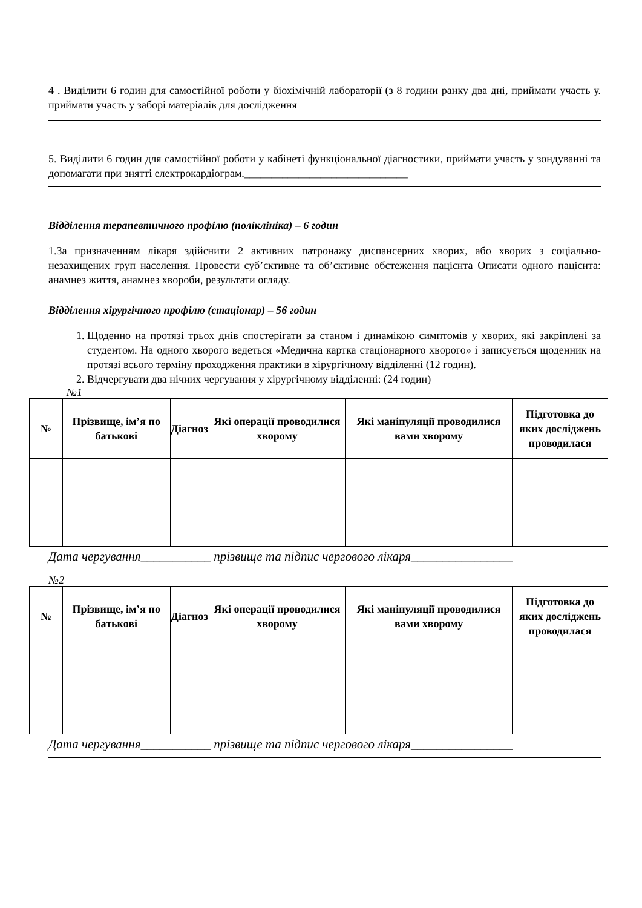4 . Виділити 6 годин для самостійної роботи у біохімічній лабораторії (з 8 години ранку два дні, приймати участь у. приймати участь у заборі матеріалів для дослідження
5. Виділити 6 годин для самостійної роботи у кабінеті функціональної діагностики, приймати участь у зондуванні та допомагати при знятті електрокардіограм.______________________________
Відділення терапевтичного профілю (поліклініка) – 6 годин
1.За призначенням лікаря здійснити 2 активних патронажу диспансерних хворих, або хворих з соціально-незахищених груп населення. Провести суб’єктивне та об’єктивне обстеження пацієнта Описати одного пацієнта: анамнез життя, анамнез хвороби, результати огляду.
Відділення хірургічного профілю (стаціонар) – 56 годин
1. Щоденно на протязі трьох днів спостерігати за станом і динамікою симптомів у хворих, які закріплені за студентом. На одного хворого ведеться «Медична картка стаціонарного хворого» і записується щоденник на протязі всього терміну проходження практики в хірургічному відділенні (12 годин).
2. Відчергувати два нічних чергування у хірургічному відділенні: (24 годин)
№1
| № | Прізвище, ім’я по батькові | Діагноз | Які операції проводилися хворому | Які маніпуляції проводилися вами хворому | Підготовка до яких досліджень проводилася |
| --- | --- | --- | --- | --- | --- |
Дата чергування___________ прізвище та підпис чергового лікаря________________
№2
| № | Прізвище, ім’я по батькові | Діагноз | Які операції проводилися хворому | Які маніпуляції проводилися вами хворому | Підготовка до яких досліджень проводилася |
| --- | --- | --- | --- | --- | --- |
Дата чергування___________ прізвище та підпис чергового лікаря________________